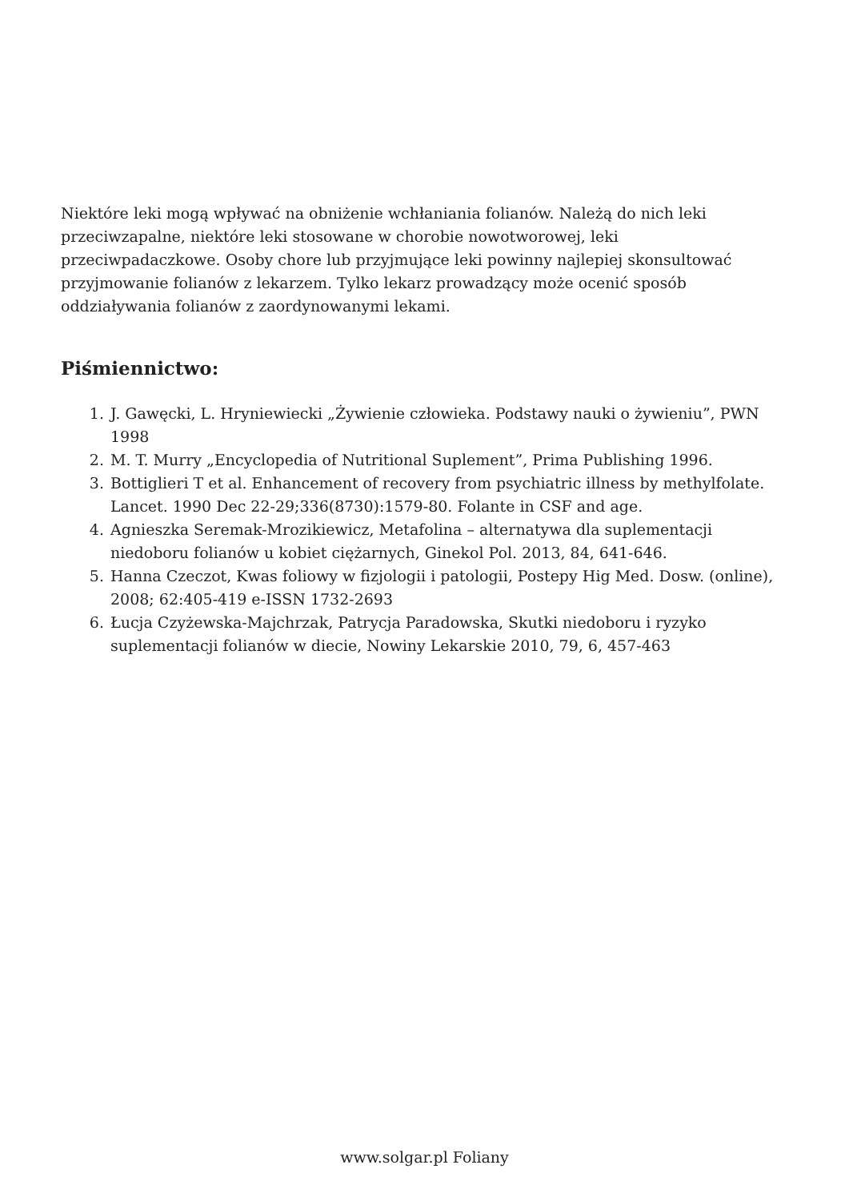Niektóre leki mogą wpływać na obniżenie wchłaniania folianów. Należą do nich leki przeciwzapalne, niektóre leki stosowane w chorobie nowotworowej, leki przeciwpadaczkowe. Osoby chore lub przyjmujące leki powinny najlepiej skonsultować przyjmowanie folianów z lekarzem. Tylko lekarz prowadzący może ocenić sposób oddziaływania folianów z zaordynowanymi lekami.
Piśmiennictwo:
1. J. Gawęcki, L. Hryniewiecki „Żywienie człowieka. Podstawy nauki o żywieniu”, PWN 1998
2. M. T. Murry „Encyclopedia of Nutritional Suplement”, Prima Publishing 1996.
3. Bottiglieri T et al. Enhancement of recovery from psychiatric illness by methylfolate. Lancet. 1990 Dec 22-29;336(8730):1579-80. Folante in CSF and age.
4. Agnieszka Seremak-Mrozikiewicz, Metafolina – alternatywa dla suplementacji niedoboru folianów u kobiet ciężarnych, Ginekol Pol. 2013, 84, 641-646.
5. Hanna Czeczot, Kwas foliowy w fizjologii i patologii, Postepy Hig Med. Dosw. (online), 2008; 62:405-419 e-ISSN 1732-2693
6. Łucja Czyżewska-Majchrzak, Patrycja Paradowska, Skutki niedoboru i ryzyko suplementacji folianów w diecie, Nowiny Lekarskie 2010, 79, 6, 457-463
www.solgar.pl Foliany